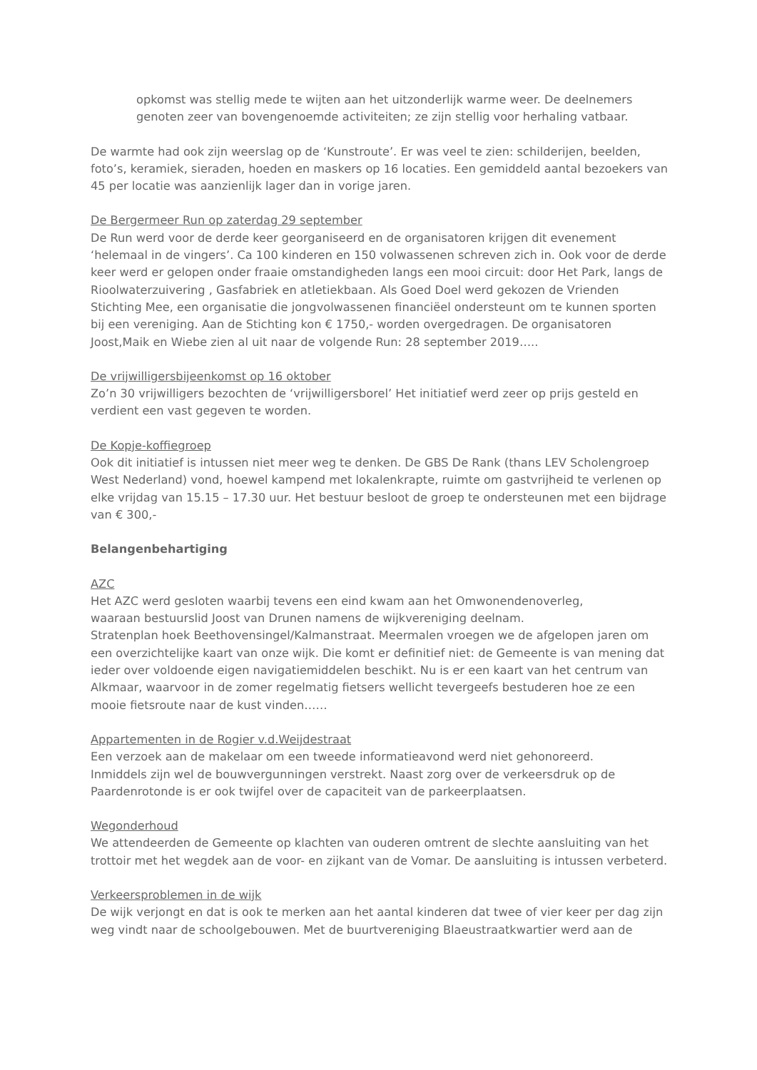opkomst was stellig mede te wijten aan het uitzonderlijk warme weer. De deelnemers genoten zeer van bovengenoemde activiteiten; ze zijn stellig voor herhaling vatbaar.
De warmte had ook zijn weerslag op de ‘Kunstroute’. Er was veel te zien: schilderijen, beelden, foto’s, keramiek, sieraden, hoeden en maskers op 16 locaties. Een gemiddeld aantal bezoekers van 45 per locatie was aanzienlijk lager dan in vorige jaren.
De Bergermeer Run op zaterdag 29 september
De Run werd voor de derde keer georganiseerd en de organisatoren krijgen dit evenement ‘helemaal in de vingers’. Ca 100 kinderen en 150 volwassenen schreven zich in. Ook voor de derde keer werd er gelopen onder fraaie omstandigheden langs een mooi circuit: door Het Park, langs de Rioolwaterzuivering , Gasfabriek en atletiekbaan. Als Goed Doel werd gekozen de Vrienden Stichting Mee, een organisatie die jongvolwassenen financiëel ondersteunt om te kunnen sporten bij een vereniging. Aan de Stichting kon € 1750,- worden overgedragen. De organisatoren Joost,Maik en Wiebe zien al uit naar de volgende Run: 28 september 2019…..
De vrijwilligersbijeenkomst op 16 oktober
Zo’n 30 vrijwilligers bezochten de ‘vrijwilligersborel’ Het initiatief werd zeer op prijs gesteld en verdient een vast gegeven te worden.
De Kopje-koffiegroep
Ook dit initiatief is intussen niet meer weg te denken. De GBS De Rank (thans LEV Scholengroep West Nederland) vond, hoewel kampend met lokalenkrapte, ruimte om gastvrijheid te verlenen op elke vrijdag van 15.15 – 17.30 uur. Het bestuur besloot de groep te ondersteunen met een bijdrage van € 300,-
Belangenbehartiging
AZC
Het AZC werd gesloten waarbij tevens een eind kwam aan het Omwonendenoverleg,
waaraan bestuurslid Joost van Drunen namens de wijkvereniging deelnam.
Stratenplan hoek Beethovensingel/Kalmanstraat. Meermalen vroegen we de afgelopen jaren om een overzichtelijke kaart van onze wijk. Die komt er definitief niet: de Gemeente is van mening dat ieder over voldoende eigen navigatiemiddelen beschikt. Nu is er een kaart van het centrum van Alkmaar, waarvoor in de zomer regelmatig fietsers wellicht tevergeefs bestuderen hoe ze een mooie fietsroute naar de kust vinden……
Appartementen in de Rogier v.d.Weijdestraat
Een verzoek aan de makelaar om een tweede informatieavond werd niet gehonoreerd.
Inmiddels zijn wel de bouwvergunningen verstrekt. Naast zorg over de verkeersdruk op de Paardenrotonde is er ook twijfel over de capaciteit van de parkeerplaatsen.
Wegonderhoud
We attendeerden de Gemeente op klachten van ouderen omtrent de slechte aansluiting van het trottoir met het wegdek aan de voor- en zijkant van de Vomar. De aansluiting is intussen verbeterd.
Verkeersproblemen in de wijk
De wijk verjongt en dat is ook te merken aan het aantal kinderen dat twee of vier keer per dag zijn weg vindt naar de schoolgebouwen. Met de buurtvereniging Blaeustraatkwartier werd aan de